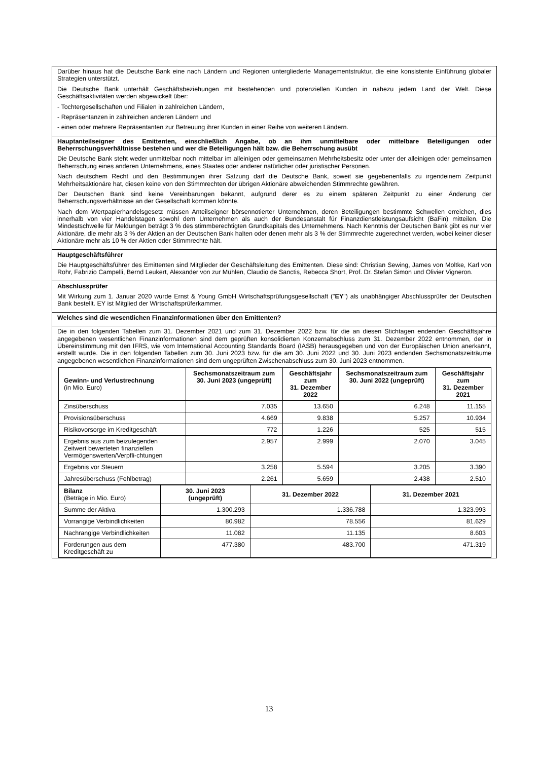Darüber hinaus hat die Deutsche Bank eine nach Ländern und Regionen untergliederte Managementstruktur, die eine konsistente Einführung globaler Strategien unterstützt.
Die Deutsche Bank unterhält Geschäftsbeziehungen mit bestehenden und potenziellen Kunden in nahezu jedem Land der Welt. Diese Geschäftsaktivitäten werden abgewickelt über:
- Tochtergesellschaften und Filialen in zahlreichen Ländern,
- Repräsentanzen in zahlreichen anderen Ländern und
- einen oder mehrere Repräsentanten zur Betreuung ihrer Kunden in einer Reihe von weiteren Ländern.
Hauptanteilseigner des Emittenten, einschließlich Angabe, ob an ihm unmittelbare oder mittelbare Beteiligungen oder Beherrschungsverhältnisse bestehen und wer die Beteiligungen hält bzw. die Beherrschung ausübt
Die Deutsche Bank steht weder unmittelbar noch mittelbar im alleinigen oder gemeinsamen Mehrheitsbesitz oder unter der alleinigen oder gemeinsamen Beherrschung eines anderen Unternehmens, eines Staates oder anderer natürlicher oder juristischer Personen.
Nach deutschem Recht und den Bestimmungen ihrer Satzung darf die Deutsche Bank, soweit sie gegebenenfalls zu irgendeinem Zeitpunkt Mehrheitsaktionäre hat, diesen keine von den Stimmrechten der übrigen Aktionäre abweichenden Stimmrechte gewähren.
Der Deutschen Bank sind keine Vereinbarungen bekannt, aufgrund derer es zu einem späteren Zeitpunkt zu einer Änderung der Beherrschungsverhältnisse an der Gesellschaft kommen könnte.
Nach dem Wertpapierhandelsgesetz müssen Anteilseigner börsennotierter Unternehmen, deren Beteiligungen bestimmte Schwellen erreichen, dies innerhalb von vier Handelstagen sowohl dem Unternehmen als auch der Bundesanstalt für Finanzdienstleistungsaufsicht (BaFin) mitteilen. Die Mindestschwelle für Meldungen beträgt 3 % des stimmberechtigten Grundkapitals des Unternehmens. Nach Kenntnis der Deutschen Bank gibt es nur vier Aktionäre, die mehr als 3 % der Aktien an der Deutschen Bank halten oder denen mehr als 3 % der Stimmrechte zugerechnet werden, wobei keiner dieser Aktionäre mehr als 10 % der Aktien oder Stimmrechte hält.
Hauptgeschäftsführer
Die Hauptgeschäftsführer des Emittenten sind Mitglieder der Geschäftsleitung des Emittenten. Diese sind: Christian Sewing, James von Moltke, Karl von Rohr, Fabrizio Campelli, Bernd Leukert, Alexander von zur Mühlen, Claudio de Sanctis, Rebecca Short, Prof. Dr. Stefan Simon und Olivier Vigneron.
Abschlussprüfer
Mit Wirkung zum 1. Januar 2020 wurde Ernst & Young GmbH Wirtschaftsprüfungsgesellschaft ("EY") als unabhängiger Abschlussprüfer der Deutschen Bank bestellt. EY ist Mitglied der Wirtschaftsprüferkammer.
Welches sind die wesentlichen Finanzinformationen über den Emittenten?
Die in den folgenden Tabellen zum 31. Dezember 2021 und zum 31. Dezember 2022 bzw. für die an diesen Stichtagen endenden Geschäftsjahre angegebenen wesentlichen Finanzinformationen sind dem geprüften konsolidierten Konzernabschluss zum 31. Dezember 2022 entnommen, der in Übereinstimmung mit den IFRS, wie vom International Accounting Standards Board (IASB) herausgegeben und von der Europäischen Union anerkannt, erstellt wurde. Die in den folgenden Tabellen zum 30. Juni 2023 bzw. für die am 30. Juni 2022 und 30. Juni 2023 endenden Sechsmonatszeiträume angegebenen wesentlichen Finanzinformationen sind dem ungeprüften Zwischenabschluss zum 30. Juni 2023 entnommen.
| Gewinn- und Verlustrechnung (in Mio. Euro) | Sechsmonatszeitraum zum 30. Juni 2023 (ungeprüft) | Geschäftsjahr zum 31. Dezember 2022 | Sechsmonatszeitraum zum 30. Juni 2022 (ungeprüft) | Geschäftsjahr zum 31. Dezember 2021 |
| --- | --- | --- | --- | --- |
| Zinsüberschuss | 7.035 | 13.650 | 6.248 | 11.155 |
| Provisionsüberschuss | 4.669 | 9.838 | 5.257 | 10.934 |
| Risikovorsorge im Kreditgeschäft | 772 | 1.226 | 525 | 515 |
| Ergebnis aus zum beizulegenden Zeitwert bewerteten finanziellen Vermögenswerten/Verpfli-chtungen | 2.957 | 2.999 | 2.070 | 3.045 |
| Ergebnis vor Steuern | 3.258 | 5.594 | 3.205 | 3.390 |
| Jahresüberschuss (Fehlbetrag) | 2.261 | 5.659 | 2.438 | 2.510 |
| Bilanz (Beträge in Mio. Euro) | 30. Juni 2023 (ungeprüft) | 31. Dezember 2022 | 31. Dezember 2021 |
| --- | --- | --- | --- |
| Summe der Aktiva | 1.300.293 | 1.336.788 | 1.323.993 |
| Vorrangige Verbindlichkeiten | 80.982 | 78.556 | 81.629 |
| Nachrangige Verbindlichkeiten | 11.082 | 11.135 | 8.603 |
| Forderungen aus dem Kreditgeschäft zu | 477.380 | 483.700 | 471.319 |
13